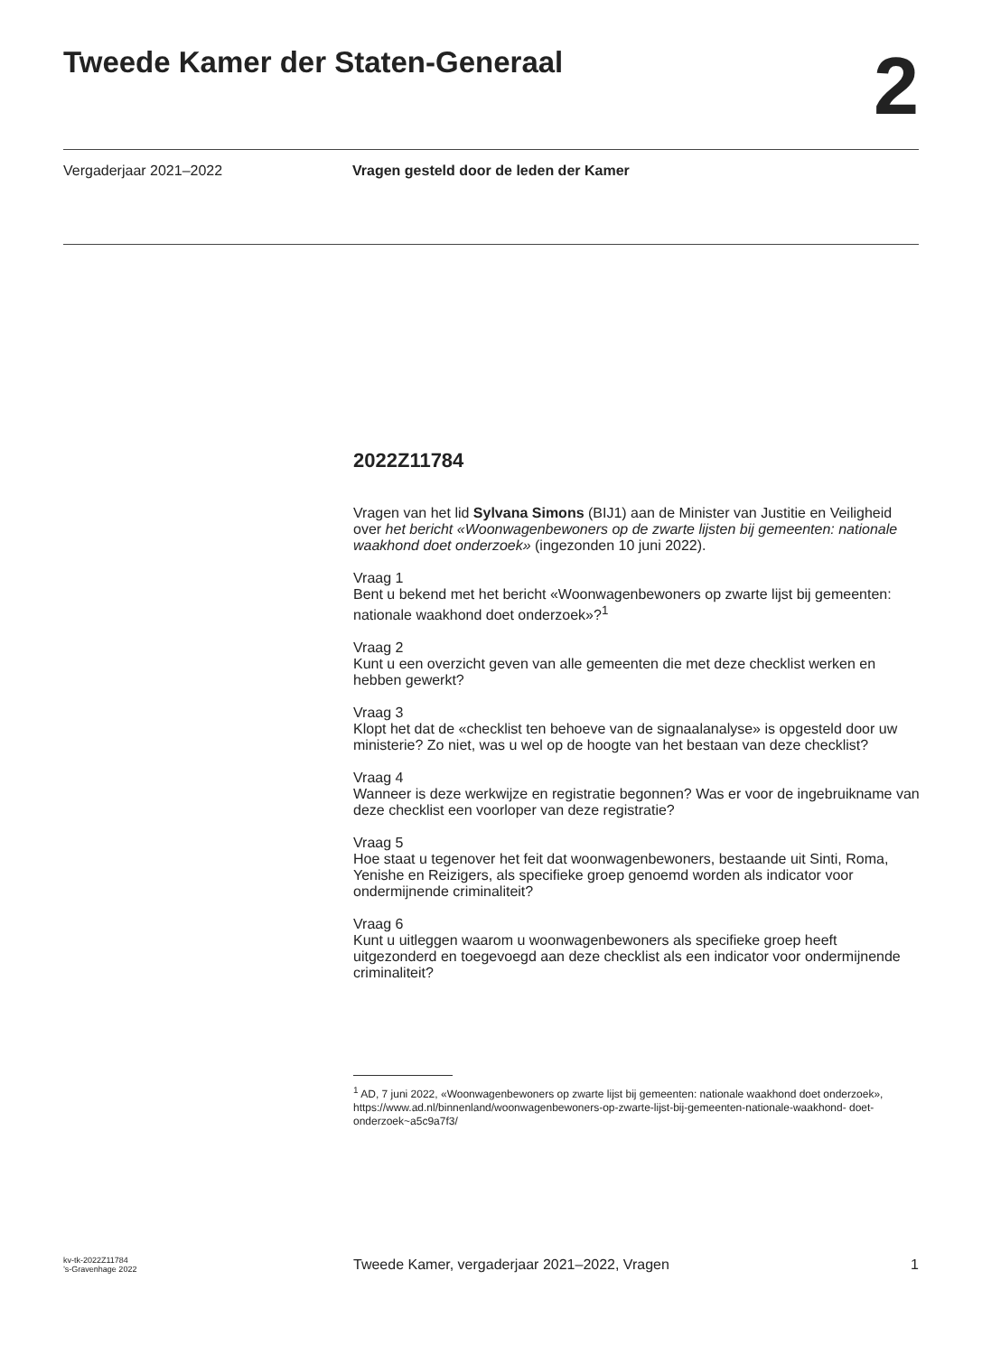Tweede Kamer der Staten-Generaal
2
Vergaderjaar 2021–2022 Vragen gesteld door de leden der Kamer
2022Z11784
Vragen van het lid Sylvana Simons (BIJ1) aan de Minister van Justitie en Veiligheid over het bericht «Woonwagenbewoners op de zwarte lijsten bij gemeenten: nationale waakhond doet onderzoek» (ingezonden 10 juni 2022).
Vraag 1
Bent u bekend met het bericht «Woonwagenbewoners op zwarte lijst bij gemeenten: nationale waakhond doet onderzoek»?<sup>1</sup>
Vraag 2
Kunt u een overzicht geven van alle gemeenten die met deze checklist werken en hebben gewerkt?
Vraag 3
Klopt het dat de «checklist ten behoeve van de signaalanalyse» is opgesteld door uw ministerie? Zo niet, was u wel op de hoogte van het bestaan van deze checklist?
Vraag 4
Wanneer is deze werkwijze en registratie begonnen? Was er voor de ingebruikname van deze checklist een voorloper van deze registratie?
Vraag 5
Hoe staat u tegenover het feit dat woonwagenbewoners, bestaande uit Sinti, Roma, Yenishe en Reizigers, als specifieke groep genoemd worden als indicator voor ondermijnende criminaliteit?
Vraag 6
Kunt u uitleggen waarom u woonwagenbewoners als specifieke groep heeft uitgezonderd en toegevoegd aan deze checklist als een indicator voor ondermijnende criminaliteit?
<sup>1</sup> AD, 7 juni 2022, «Woonwagenbewoners op zwarte lijst bij gemeenten: nationale waakhond doet onderzoek», https://www.ad.nl/binnenland/woonwagenbewoners-op-zwarte-lijst-bij-gemeenten-nationale-waakhond- doet-onderzoek~a5c9a7f3/
kv-tk-2022Z11784
’s-Gravenhage 2022
Tweede Kamer, vergaderjaar 2021–2022, Vragen
1